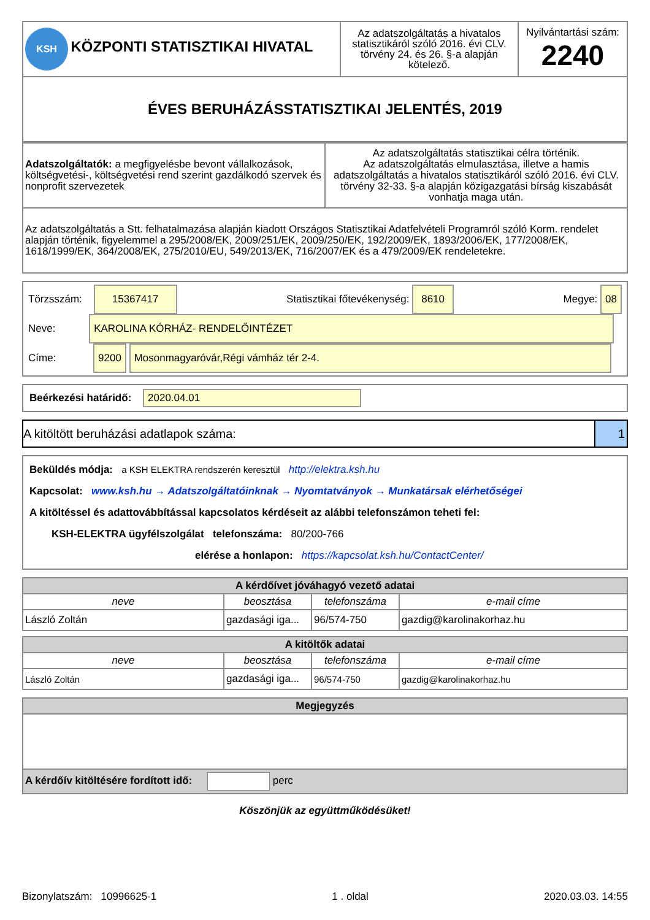| KSH KÖZPONTI STATISZTIKAI HIVATAL | Az adatszolgáltatás a hivatalos statisztikáról szóló 2016. évi CLV. törvény 24. és 26. §-a alapján kötelező. | Nyilvántartási szám: 2240 |
| ÉVES BERUHÁZÁSSTATISZTIKAI JELENTÉS, 2019 | | |
| Adatszolgáltatók: a megfigyelésbe bevont vállalkozások, költségvetési-, költségvetési rend szerint gazdálkodó szervek és nonprofit szervezetek | Az adatszolgáltatás statisztikai célra történik. Az adatszolgáltatás elmulasztása, illetve a hamis adatszolgáltatás a hivatalos statisztikáról szóló 2016. évi CLV. törvény 32-33. §-a alapján közigazgatási bírság kiszabását vonhatja maga után. |
| Az adatszolgáltatás a Stt. felhatalmazása alapján kiadott Országos Statisztikai Adatfelvételi Programról szóló Korm. rendelet alapján történik, figyelemmel a 295/2008/EK, 2009/251/EK, 2009/250/EK, 192/2009/EK, 1893/2006/EK, 177/2008/EK, 1618/1999/EK, 364/2008/EK, 275/2010/EU, 549/2013/EK, 716/2007/EK és a 479/2009/EK rendeletekre. | |
Törzsszám: 15367417 Statisztikai főtevékenység: 8610 Megye: 08
Neve: KAROLINA KÓRHÁZ- RENDELŐINTÉZET
Címe: 9200 Mosonmagyaróvár,Régi vámház tér 2-4.
Beérkezési határidő: 2020.04.01
A kitöltött beruházási adatlapok száma: 1
Beküldés módja: a KSH ELEKTRA rendszerén keresztül http://elektra.ksh.hu
Kapcsolat: www.ksh.hu → Adatszolgáltatóinknak → Nyomtatványok → Munkatársak elérhetőségei
A kitöltéssel és adattovábbítással kapcsolatos kérdéseit az alábbi telefonszámon teheti fel:
KSH-ELEKTRA ügyfélszolgálat telefonszáma: 80/200-766
elérése a honlapon: https://kapcsolat.ksh.hu/ContactCenter/
| A kérdőívet jóváhagyó vezető adatai | | | |
| --- | --- | --- | --- |
| neve | beosztása | telefonszáma | e-mail címe |
| László Zoltán | gazdasági iga... | 96/574-750 | gazdig@karolinakorhaz.hu |
| A kitöltők adatai | | | |
| --- | --- | --- | --- |
| neve | beosztása | telefonszáma | e-mail címe |
| László Zoltán | gazdasági iga... | 96/574-750 | gazdig@karolinakorhaz.hu |
| Megjegyzés |
| --- |
| A kérdőív kitöltésére fordított idő: perc |
Köszönjük az együttműködésüket!
Bizonylatszám: 10996625-1 1 . oldal 2020.03.03. 14:55